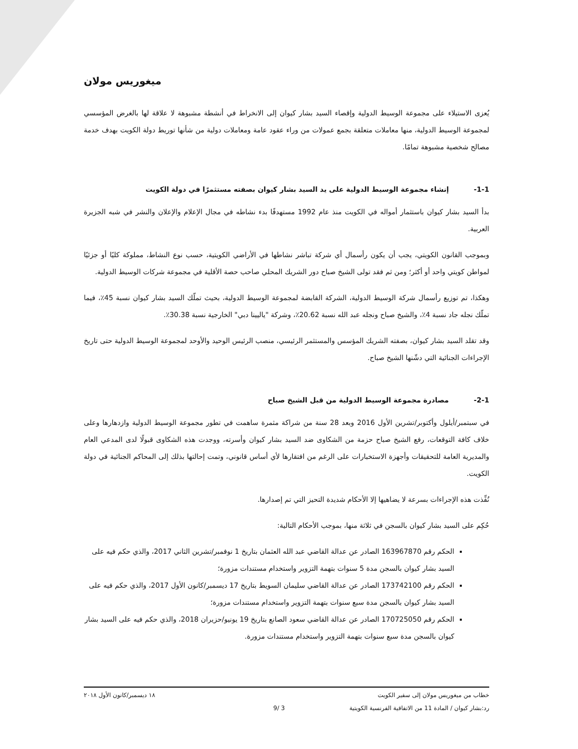ميغوريس مولان
يُعزى الاستيلاء على مجموعة الوسيط الدولية وإقصاء السيد بشار كيوان إلى الانخراط في أنشطة مشبوهة لا علاقة لها بالغرض المؤسسي لمجموعة الوسيط الدولية، منها معاملات متعلقة بجمع عمولات من وراء عقود عامة ومعاملات دولية من شأنها توريط دولة الكويت بهدف خدمة مصالح شخصية مشبوهة تمامًا.
1-1- إنشاء مجموعة الوسيط الدولية على يد السيد بشار كيوان بصفته مستثمرًا في دولة الكويت
بدأ السيد بشار كيوان باستثمار أمواله في الكويت منذ عام 1992 مستهدفًا بدء نشاطه في مجال الإعلام والإعلان والنشر في شبه الجزيرة العربية.
وبموجب القانون الكويتي، يجب أن يكون رأسمال أي شركة تباشر نشاطها في الأراضي الكويتية، حسب نوع النشاط، مملوكة كليًا أو جزئيًا لمواطن كويتي واحد أو أكثر؛ ومن ثم فقد تولى الشيخ صباح دور الشريك المحلي صاحب حصة الأقلية في مجموعة شركات الوسيط الدولية.
وهكذا، تم توزيع رأسمال شركة الوسيط الدولية، الشركة القابضة لمجموعة الوسيط الدولية، بحيث تملّك السيد بشار كيوان نسبة 45٪، فيما تملّك نجله جاد نسبة 4٪، والشيخ صباح ونجله عبد الله نسبة 20.62٪، وشركة "ياليينا دبي" الخارجية نسبة 30.38٪.
وقد تقلد السيد بشار كيوان، بصفته الشريك المؤسس والمستثمر الرئيسي، منصب الرئيس الوحيد والأوحد لمجموعة الوسيط الدولية حتى تاريخ الإجراءات الجنائية التي دشّنها الشيخ صباح.
2-1- مصادرة مجموعة الوسيط الدولية من قبل الشيخ صباح
في سبتمبر/أيلول وأكتوبر/تشرين الأول 2016 وبعد 28 سنة من شراكة مثمرة ساهمت في تطور مجموعة الوسيط الدولية وازدهارها وعلى خلاف كافة التوقعات، رفع الشيخ صباح حزمة من الشكاوى ضد السيد بشار كيوان وأسرته، ووجدت هذه الشكاوى قبولًا لدى المدعي العام والمديرية العامة للتحقيقات وأجهزة الاستخبارات على الرغم من افتقارها لأي أساس قانوني، وتمت إحالتها بذلك إلى المحاكم الجنائية في دولة الكويت.
نُفِّذت هذه الإجراءات بسرعة لا يضاهيها إلا الأحكام شديدة التحيز التي تم إصدارها.
حُكِم على السيد بشار كيوان بالسجن في ثلاثة منها، بموجب الأحكام التالية:
الحكم رقم 163967870 الصادر عن عدالة القاضي عبد الله العثمان بتاريخ 1 نوفمبر/تشرين الثاني 2017، والذي حكم فيه على السيد بشار كيوان بالسجن مدة 5 سنوات بتهمة التزوير واستخدام مستندات مزورة؛
الحكم رقم 173742100 الصادر عن عدالة القاضي سليمان السويط بتاريخ 17 ديسمبر/كانون الأول 2017، والذي حكم فيه على السيد بشار كيوان بالسجن مدة سبع سنوات بتهمة التزوير واستخدام مستندات مزورة؛
الحكم رقم 170725050 الصادر عن عدالة القاضي سعود الصانع بتاريخ 19 يونيو/حزيران 2018، والذي حكم فيه على السيد بشار كيوان بالسجن مدة سبع سنوات بتهمة التزوير واستخدام مستندات مزورة.
خطاب من ميغوريس مولان إلى سفير الكويت ١٨ ديسمبر/كانون الأول ٢٠١٨
رد:بشار كيوان / المادة 11 من الاتفاقية الفرنسية الكويتية 3 /9